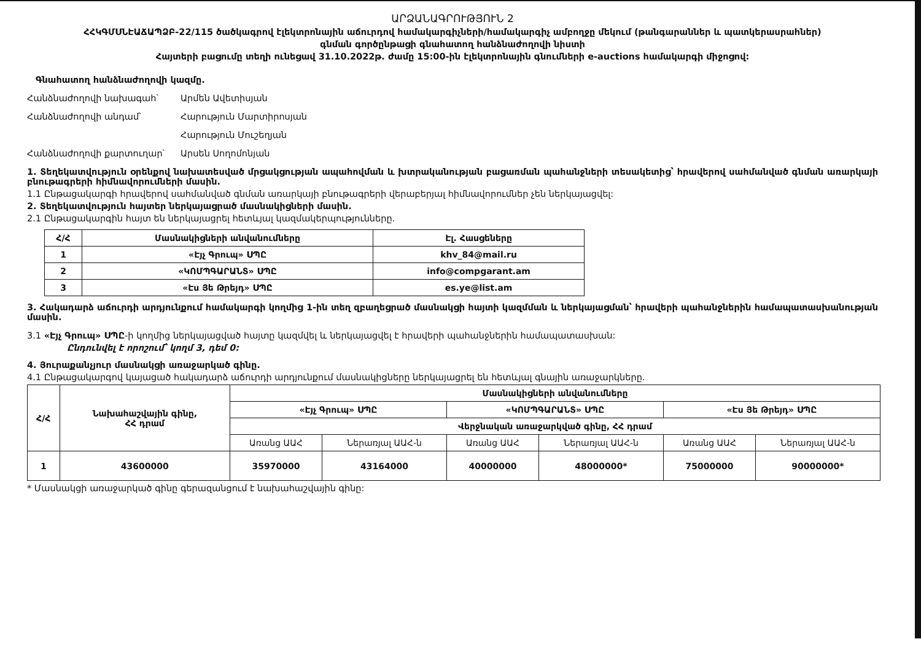ԱՐՁԱՆԱԳՐՈՒԹՅՈՒՆ 2
ՀՀԿԳՄՍՆԷԱՃԱՊՁԲ-22/115 ծածկագրով էլեկտրոնային աճուրդով համակարգիչների/համակարգիչ ամբողջը մեկում (թանգարաններ և պատկերասրահներ)
գնման գործընթացի գնահատող հանձնաժողովի նիստի
Հայտերի բացումը տեղի ունեցավ 31.10.2022թ. ժամը 15:00-ին էլեկտրոնային գնումների e-auctions համակարգի միջոցով:
Գնահատող հանձնաժողովի կազմը.
Հանձնաժողովի նախագահ՝ Արմեն Ավետիսյան
Հանձնաժողովի անդամ՝ Հարություն Մարտիրոսյան
Հարություն Մուշեղյան
Հանձնաժողովի քարտուղար՝ Արսեն Սողոմոնյան
1. Տեղեկատվություն օրենքով նախատեսված մրցակցության ապահովման և խտրականության բացառման պահանջների տեսակետից՝ հրավերով սահմանված գնման առարկայի բնութագրերի հիմնավորումների մասին.
1.1 Ընթացակարգի հրավերով սահմանված գնման առարկայի բնութագրերի վերաբերյալ հիմնավորումներ չեն ներկայացվել:
2. Տեղեկատվություն հայտեր ներկայացրած մասնակիցների մասին.
2.1 Ընթացակարգին հայտ են ներկայացրել հետևյալ կազմակերպությունները.
| Հ/Հ | Մասնակիցների անվանումները | Էլ. Հասցեները |
| --- | --- | --- |
| 1 | «Էյչ Գրուպ» ՍՊԸ | khv_84@mail.ru |
| 2 | «ԿՈՄՊԳԱՐԱՆՏ» ՍՊԸ | info@compgarant.am |
| 3 | «Էս Յե Թրեյդ» ՍՊԸ | es.ye@list.am |
3. Հակադարձ աճուրդի արդյունքում համակարգի կողմից 1-ին տեղ զբաղեցրած մասնակցի հայտի կազմման և ներկայացման՝ հրավերի պահանջներին համապատասխանության մասին.
3.1 «Էյչ Գրուպ» ՍՊԸ-ի կողմից ներկայացված հայտը կազմվել և ներկայացվել է հրավերի պահանջներին համապատասխան:
Ընդունվել է որոշում՝ կողմ 3, դեմ 0:
4. Յուրաքանչյուր մասնակցի առաջարկած գինը.
4.1 Ընթացակարգով կայացած հակադարձ աճուրդի արդյունքում մասնակիցները ներկայացրել են հետևյալ գնային առաջարկները.
| Հ/Հ | Նախահաշվային գինը, ՀՀ դրամ | Մասնակիցների անվանումները | | | | | |
| --- | --- | --- | --- | --- | --- | --- | --- |
| | | «Էյչ Գրուպ» ՍՊԸ | | «ԿՈՄՊԳԱՐԱՆՏ» ՍՊԸ | | «Էս Յե Թրեյդ» ՍՊԸ | |
| | | Վերջնական առաջարկված գինը, ՀՀ դրամ | | | | | |
| | | Առանց ԱԱՀ | Ներառյալ ԱԱՀ-ն | Առանց ԱԱՀ | Ներառյալ ԱԱՀ-ն | Առանց ԱԱՀ | Ներառյալ ԱԱՀ-ն |
| 1 | 43600000 | 35970000 | 43164000 | 40000000 | 48000000* | 75000000 | 90000000* |
* Մասնակցի առաջարկած գինը գերազանցում է նախահաշվային գինը: